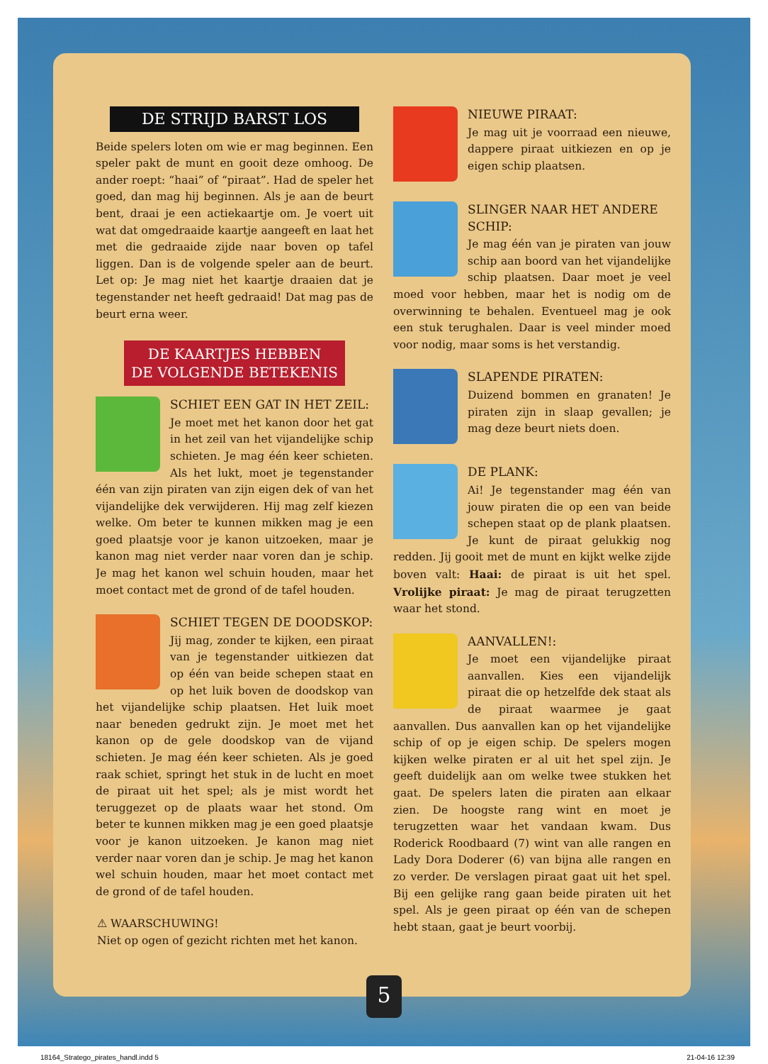DE STRIJD BARST LOS
Beide spelers loten om wie er mag beginnen. Een speler pakt de munt en gooit deze omhoog. De ander roept: “haai” of “piraat”. Had de speler het goed, dan mag hij beginnen. Als je aan de beurt bent, draai je een actiekaartje om. Je voert uit wat dat omgedraaide kaartje aangeeft en laat het met die gedraaide zijde naar boven op tafel liggen. Dan is de volgende speler aan de beurt. Let op: Je mag niet het kaartje draaien dat je tegenstander net heeft gedraaid! Dat mag pas de beurt erna weer.
DE KAARTJES HEBBEN
DE VOLGENDE BETEKENIS
SCHIET EEN GAT IN HET ZEIL:
Je moet met het kanon door het gat in het zeil van het vijandelijke schip schieten. Je mag één keer schieten. Als het lukt, moet je tegenstander één van zijn piraten van zijn eigen dek of van het vijandelijke dek verwijderen. Hij mag zelf kiezen welke. Om beter te kunnen mikken mag je een goed plaatsje voor je kanon uitzoeken, maar je kanon mag niet verder naar voren dan je schip. Je mag het kanon wel schuin houden, maar het moet contact met de grond of de tafel houden.
SCHIET TEGEN DE DOODSKOP:
Jij mag, zonder te kijken, een piraat van je tegenstander uitkiezen dat op één van beide schepen staat en op het luik boven de doodskop van het vijandelijke schip plaatsen. Het luik moet naar beneden gedrukt zijn. Je moet met het kanon op de gele doodskop van de vijand schieten. Je mag één keer schieten. Als je goed raak schiet, springt het stuk in de lucht en moet de piraat uit het spel; als je mist wordt het teruggezet op de plaats waar het stond. Om beter te kunnen mikken mag je een goed plaatsje voor je kanon uitzoeken. Je kanon mag niet verder naar voren dan je schip. Je mag het kanon wel schuin houden, maar het moet contact met de grond of de tafel houden.
⚠ WAARSCHUWING!
Niet op ogen of gezicht richten met het kanon.
NIEUWE PIRAAT:
Je mag uit je voorraad een nieuwe, dappere piraat uitkiezen en op je eigen schip plaatsen.
SLINGER NAAR HET ANDERE SCHIP:
Je mag één van je piraten van jouw schip aan boord van het vijandelijke schip plaatsen. Daar moet je veel moed voor hebben, maar het is nodig om de overwinning te behalen. Eventueel mag je ook een stuk terughalen. Daar is veel minder moed voor nodig, maar soms is het verstandig.
SLAPENDE PIRATEN:
Duizend bommen en granaten! Je piraten zijn in slaap gevallen; je mag deze beurt niets doen.
DE PLANK:
Ai! Je tegenstander mag één van jouw piraten die op een van beide schepen staat op de plank plaatsen. Je kunt de piraat gelukkig nog redden. Jij gooit met de munt en kijkt welke zijde boven valt: Haai: de piraat is uit het spel. Vrolijke piraat: Je mag de piraat terugzetten waar het stond.
AANVALLEN!:
Je moet een vijandelijke piraat aanvallen. Kies een vijandelijk piraat die op hetzelfde dek staat als de piraat waarmee je gaat aanvallen. Dus aanvallen kan op het vijandelijke schip of op je eigen schip. De spelers mogen kijken welke piraten er al uit het spel zijn. Je geeft duidelijk aan om welke twee stukken het gaat. De spelers laten die piraten aan elkaar zien. De hoogste rang wint en moet je terugzetten waar het vandaan kwam. Dus Roderick Roodbaard (7) wint van alle rangen en Lady Dora Doderer (6) van bijna alle rangen en zo verder. De verslagen piraat gaat uit het spel. Bij een gelijke rang gaan beide piraten uit het spel. Als je geen piraat op één van de schepen hebt staan, gaat je beurt voorbij.
5
18164_Stratego_pirates_handl.indd 5 21-04-16 12:39